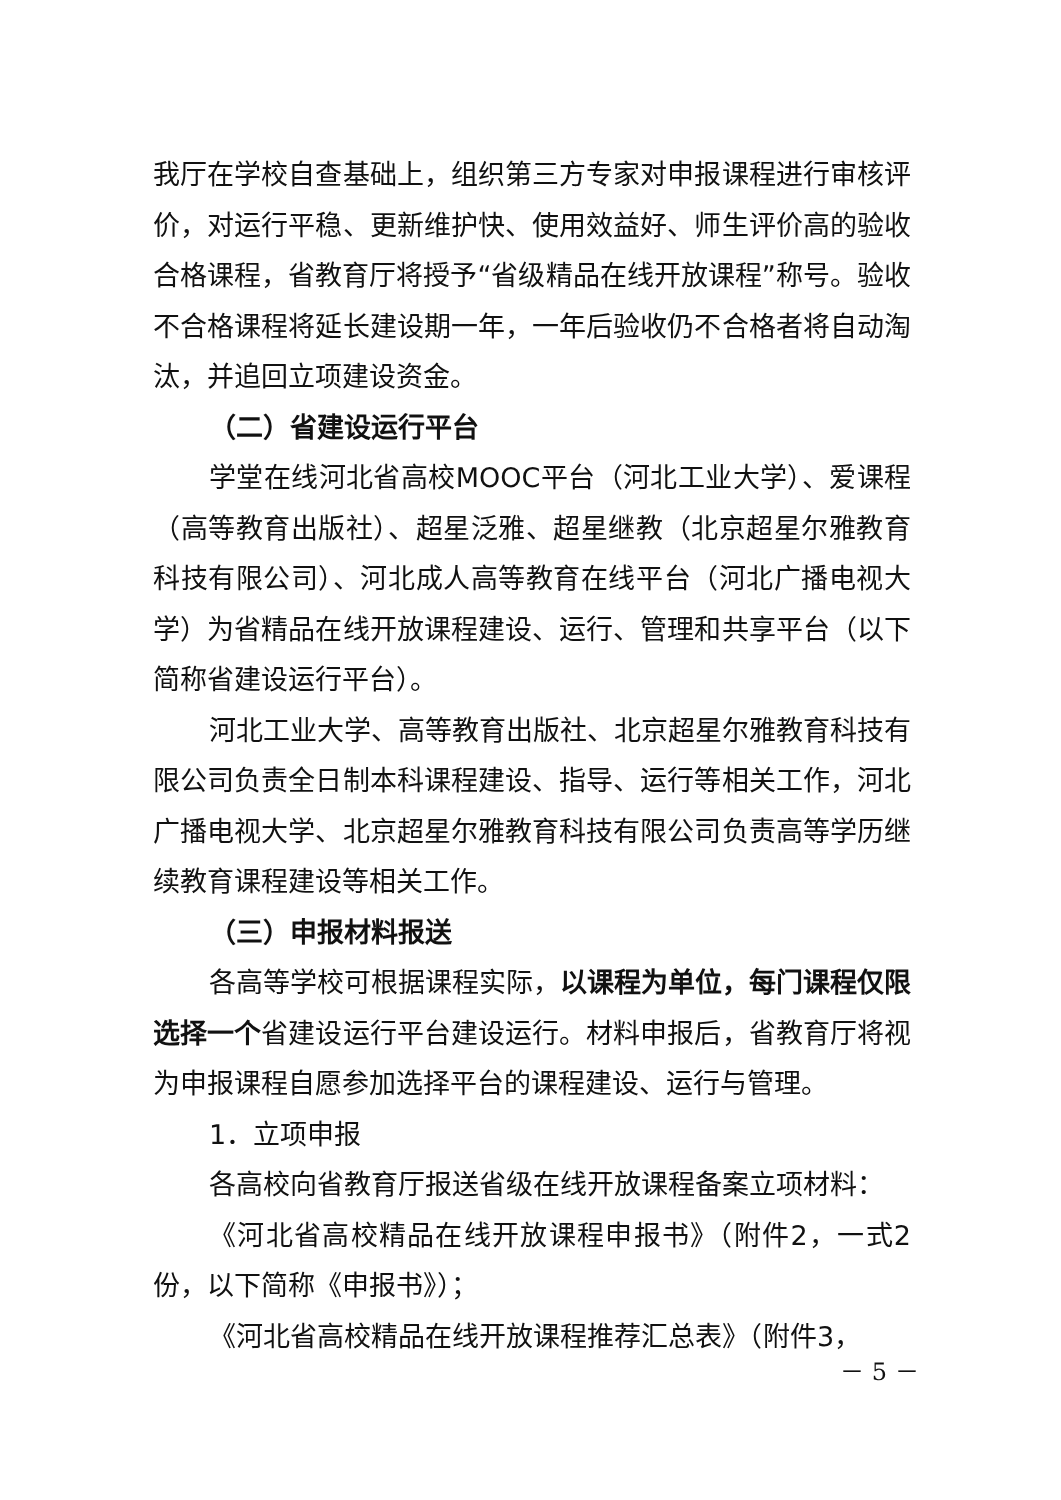我厅在学校自查基础上，组织第三方专家对申报课程进行审核评价，对运行平稳、更新维护快、使用效益好、师生评价高的验收合格课程，省教育厅将授予“省级精品在线开放课程”称号。验收不合格课程将延长建设期一年，一年后验收仍不合格者将自动淘汰，并追回立项建设资金。
（二）省建设运行平台
学堂在线河北省高校MOOC平台（河北工业大学）、爱课程（高等教育出版社）、超星泛雅、超星继教（北京超星尔雅教育科技有限公司）、河北成人高等教育在线平台（河北广播电视大学）为省精品在线开放课程建设、运行、管理和共享平台（以下简称省建设运行平台）。
河北工业大学、高等教育出版社、北京超星尔雅教育科技有限公司负责全日制本科课程建设、指导、运行等相关工作，河北广播电视大学、北京超星尔雅教育科技有限公司负责高等学历继续教育课程建设等相关工作。
（三）申报材料报送
各高等学校可根据课程实际，以课程为单位，每门课程仅限选择一个省建设运行平台建设运行。材料申报后，省教育厅将视为申报课程自愿参加选择平台的课程建设、运行与管理。
1．立项申报
各高校向省教育厅报送省级在线开放课程备案立项材料：
《河北省高校精品在线开放课程申报书》（附件2，一式2份，以下简称《申报书》）；
《河北省高校精品在线开放课程推荐汇总表》（附件3，
－ 5 －